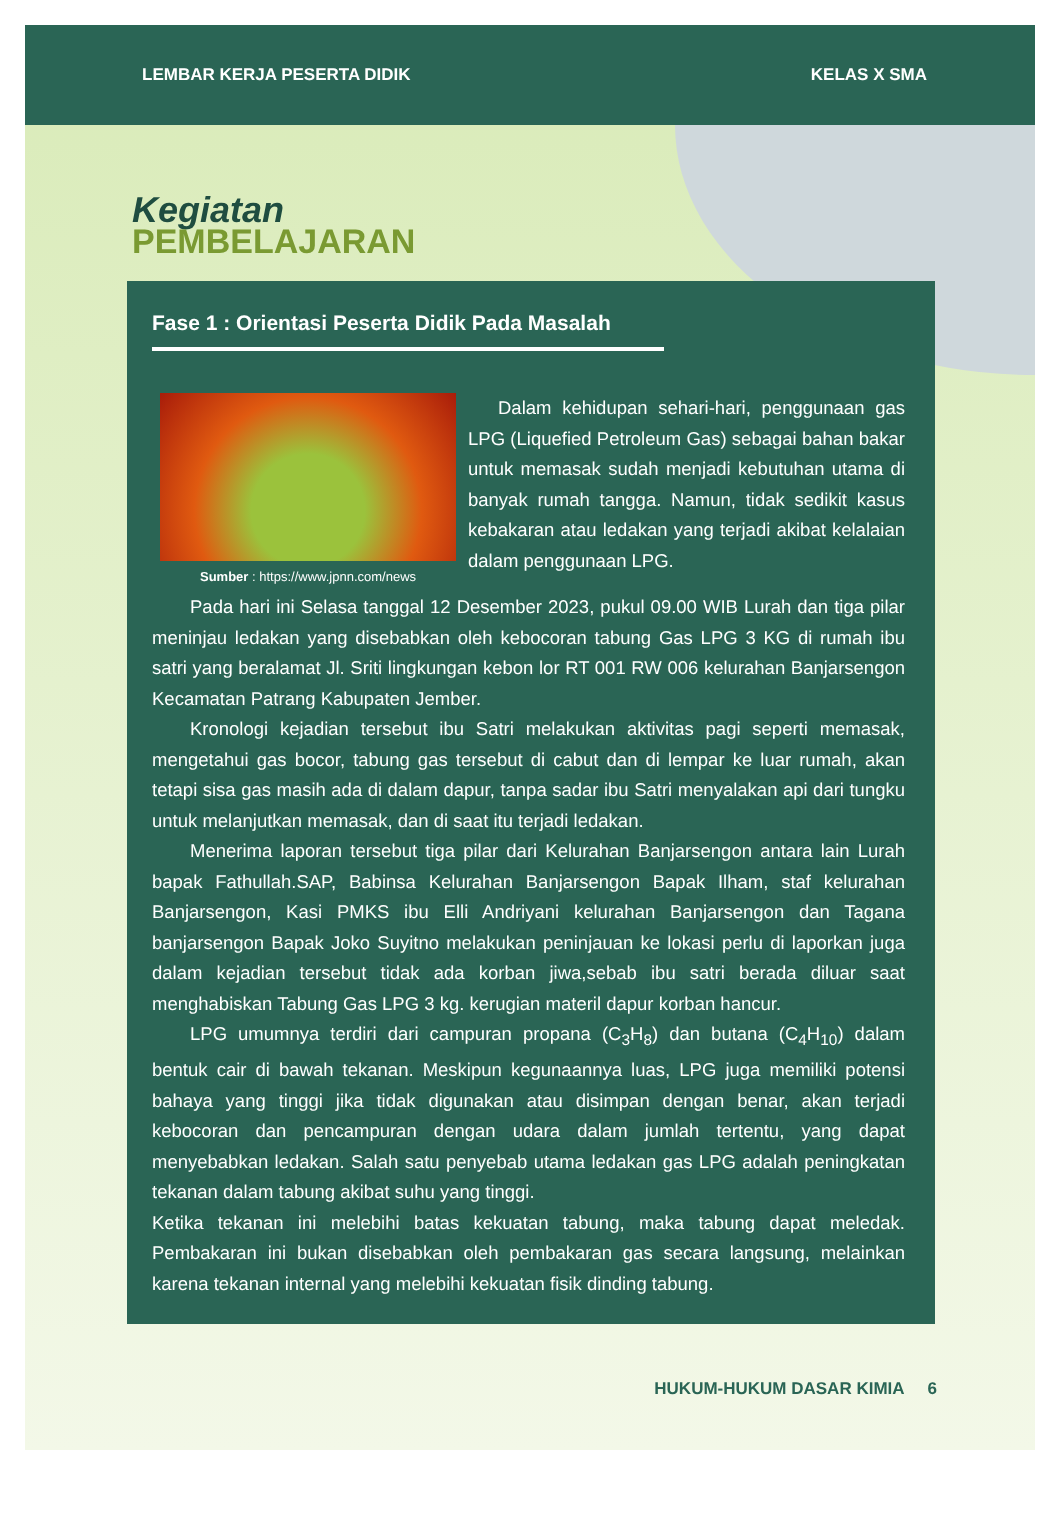LEMBAR KERJA PESERTA DIDIK KELAS X SMA
Kegiatan
PEMBELAJARAN
Fase 1 : Orientasi Peserta Didik Pada Masalah
Sumber : https://www.jpnn.com/news
Dalam kehidupan sehari-hari, penggunaan gas LPG (Liquefied Petroleum Gas) sebagai bahan bakar untuk memasak sudah menjadi kebutuhan utama di banyak rumah tangga. Namun, tidak sedikit kasus kebakaran atau ledakan yang terjadi akibat kelalaian dalam penggunaan LPG.
Pada hari ini Selasa tanggal 12 Desember 2023, pukul 09.00 WIB Lurah dan tiga pilar meninjau ledakan yang disebabkan oleh kebocoran tabung Gas LPG 3 KG di rumah ibu satri yang beralamat Jl. Sriti lingkungan kebon lor RT 001 RW 006 kelurahan Banjarsengon Kecamatan Patrang Kabupaten Jember.
Kronologi kejadian tersebut ibu Satri melakukan aktivitas pagi seperti memasak, mengetahui gas bocor, tabung gas tersebut di cabut dan di lempar ke luar rumah, akan tetapi sisa gas masih ada di dalam dapur, tanpa sadar ibu Satri menyalakan api dari tungku untuk melanjutkan memasak, dan di saat itu terjadi ledakan.
Menerima laporan tersebut tiga pilar dari Kelurahan Banjarsengon antara lain Lurah bapak Fathullah.SAP, Babinsa Kelurahan Banjarsengon Bapak Ilham, staf kelurahan Banjarsengon, Kasi PMKS ibu Elli Andriyani kelurahan Banjarsengon dan Tagana banjarsengon Bapak Joko Suyitno melakukan peninjauan ke lokasi perlu di laporkan juga dalam kejadian tersebut tidak ada korban jiwa,sebab ibu satri berada diluar saat menghabiskan Tabung Gas LPG 3 kg. kerugian materil dapur korban hancur.
LPG umumnya terdiri dari campuran propana (C<sub>3</sub>H<sub>8</sub>) dan butana (C<sub>4</sub>H<sub>10</sub>) dalam bentuk cair di bawah tekanan. Meskipun kegunaannya luas, LPG juga memiliki potensi bahaya yang tinggi jika tidak digunakan atau disimpan dengan benar, akan terjadi kebocoran dan pencampuran dengan udara dalam jumlah tertentu, yang dapat menyebabkan ledakan. Salah satu penyebab utama ledakan gas LPG adalah peningkatan tekanan dalam tabung akibat suhu yang tinggi.
Ketika tekanan ini melebihi batas kekuatan tabung, maka tabung dapat meledak. Pembakaran ini bukan disebabkan oleh pembakaran gas secara langsung, melainkan karena tekanan internal yang melebihi kekuatan fisik dinding tabung.
HUKUM-HUKUM DASAR KIMIA 6